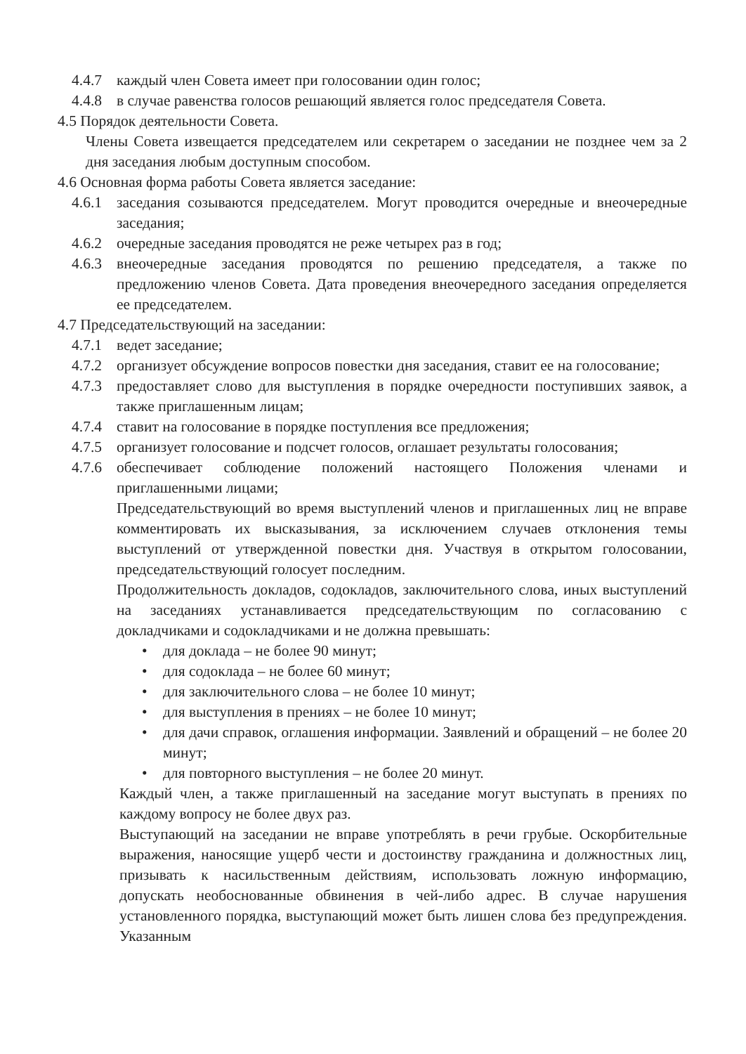4.4.7
каждый член Совета имеет при голосовании один голос;
4.4.8
в случае равенства голосов решающий является голос председателя Совета.
4.5 Порядок деятельности Совета.
Члены Совета извещается председателем или секретарем о заседании не позднее чем за 2 дня заседания любым доступным способом.
4.6 Основная форма работы Совета является заседание:
4.6.1
заседания созываются председателем. Могут проводится очередные и внеочередные заседания;
4.6.2
очередные заседания проводятся не реже четырех раз в год;
4.6.3
внеочередные заседания проводятся по решению председателя, а также по предложению членов Совета. Дата проведения внеочередного заседания определяется ее председателем.
4.7 Председательствующий на заседании:
4.7.1
ведет заседание;
4.7.2
организует обсуждение вопросов повестки дня заседания, ставит ее на голосование;
4.7.3
предоставляет слово для выступления в порядке очередности поступивших заявок, а также приглашенным лицам;
4.7.4
ставит на голосование в порядке поступления все предложения;
4.7.5
организует голосование и подсчет голосов, оглашает результаты голосования;
4.7.6
обеспечивает соблюдение положений настоящего Положения членами и приглашенными лицами;
Председательствующий во время выступлений членов и приглашенных лиц не вправе комментировать их высказывания, за исключением случаев отклонения темы выступлений от утвержденной повестки дня. Участвуя в открытом голосовании, председательствующий голосует последним.
Продолжительность докладов, содокладов, заключительного слова, иных выступлений на заседаниях устанавливается председательствующим по согласованию с докладчиками и содокладчиками и не должна превышать:
• для доклада – не более 90 минут;
• для содоклада – не более 60 минут;
• для заключительного слова – не более 10 минут;
• для выступления в прениях – не более 10 минут;
• для дачи справок, оглашения информации. Заявлений и обращений – не более 20 минут;
• для повторного выступления – не более 20 минут.
Каждый член, а также приглашенный на заседание могут выступать в прениях по каждому вопросу не более двух раз.
Выступающий на заседании не вправе употреблять в речи грубые. Оскорбительные выражения, наносящие ущерб чести и достоинству гражданина и должностных лиц, призывать к насильственным действиям, использовать ложную информацию, допускать необоснованные обвинения в чей-либо адрес. В случае нарушения установленного порядка, выступающий может быть лишен слова без предупреждения. Указанным